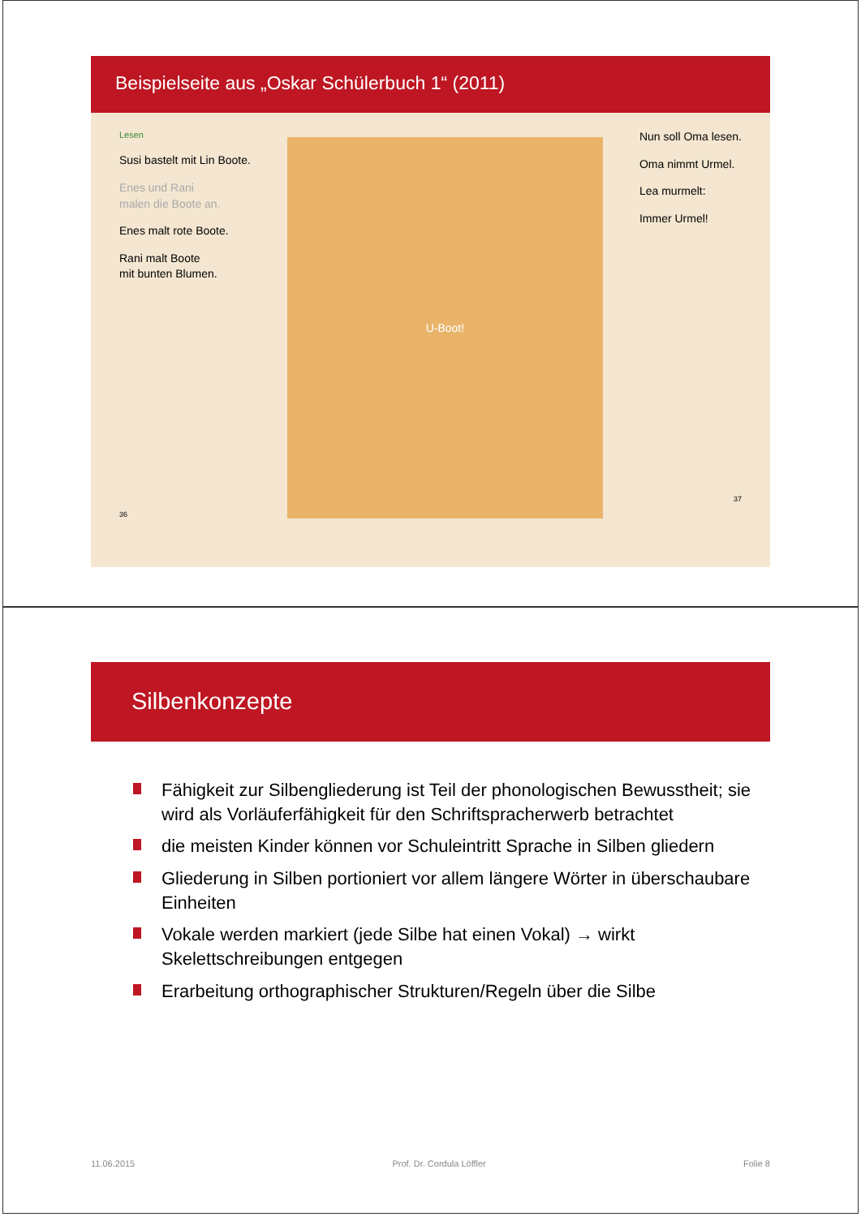Beispielseite aus „Oskar Schülerbuch 1“ (2011)
Lesen
Susi bastelt mit Lin Boote.
Enes und Rani
malen die Boote an.
Enes malt rote Boote.
Rani malt Boote
mit bunten Blumen.
36
U-Boot!
Nun soll Oma lesen.
Oma nimmt Urmel.
Lea murmelt:
Immer Urmel!
37
Silbenkonzepte
Fähigkeit zur Silbengliederung ist Teil der phonologischen Bewusstheit; sie wird als Vorläuferfähigkeit für den Schriftspracherwerb betrachtet
die meisten Kinder können vor Schuleintritt Sprache in Silben gliedern
Gliederung in Silben portioniert vor allem längere Wörter in überschaubare Einheiten
Vokale werden markiert (jede Silbe hat einen Vokal) → wirkt Skelettschreibungen entgegen
Erarbeitung orthographischer Strukturen/Regeln über die Silbe
11.06.2015 Prof. Dr. Cordula Löffler Folie 8